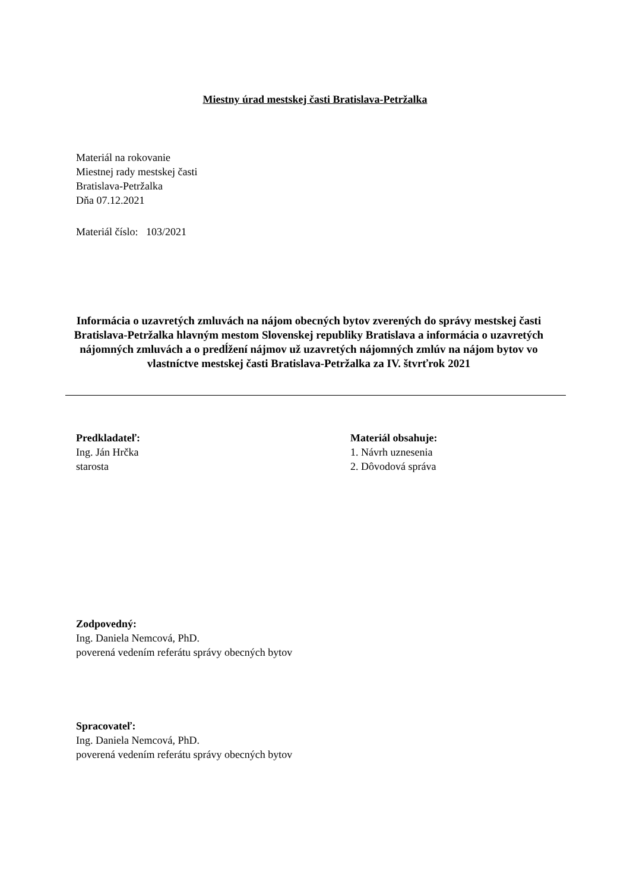Miestny úrad mestskej časti Bratislava-Petržalka
Materiál na rokovanie
Miestnej rady mestskej časti
Bratislava-Petržalka
Dňa 07.12.2021
Materiál číslo: 103/2021
Informácia o uzavretých zmluvách na nájom obecných bytov zverených do správy mestskej časti Bratislava-Petržalka hlavným mestom Slovenskej republiky Bratislava a informácia o uzavretých nájomných zmluvách a o predĺžení nájmov už uzavretých nájomných zmlúv na nájom bytov vo vlastníctve mestskej časti Bratislava-Petržalka za IV. štvrťrok 2021
Predkladateľ:
Ing. Ján Hrčka
starosta
Materiál obsahuje:
1. Návrh uznesenia
2. Dôvodová správa
Zodpovedný:
Ing. Daniela Nemcová, PhD.
poverená vedením referátu správy obecných bytov
Spracovateľ:
Ing. Daniela Nemcová, PhD.
poverená vedením referátu správy obecných bytov